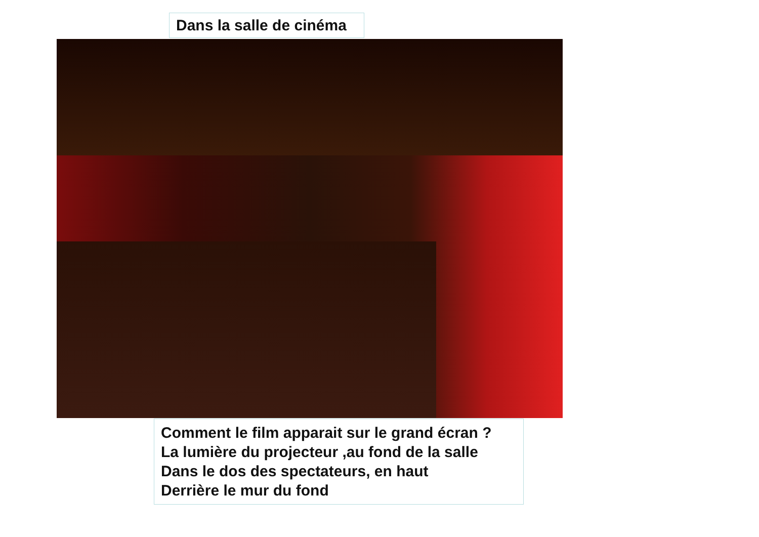Dans la salle de cinéma
Comment le film apparait sur le grand écran ?
La lumière du projecteur ,au fond de la salle
Dans le dos des spectateurs, en haut
Derrière le mur du fond